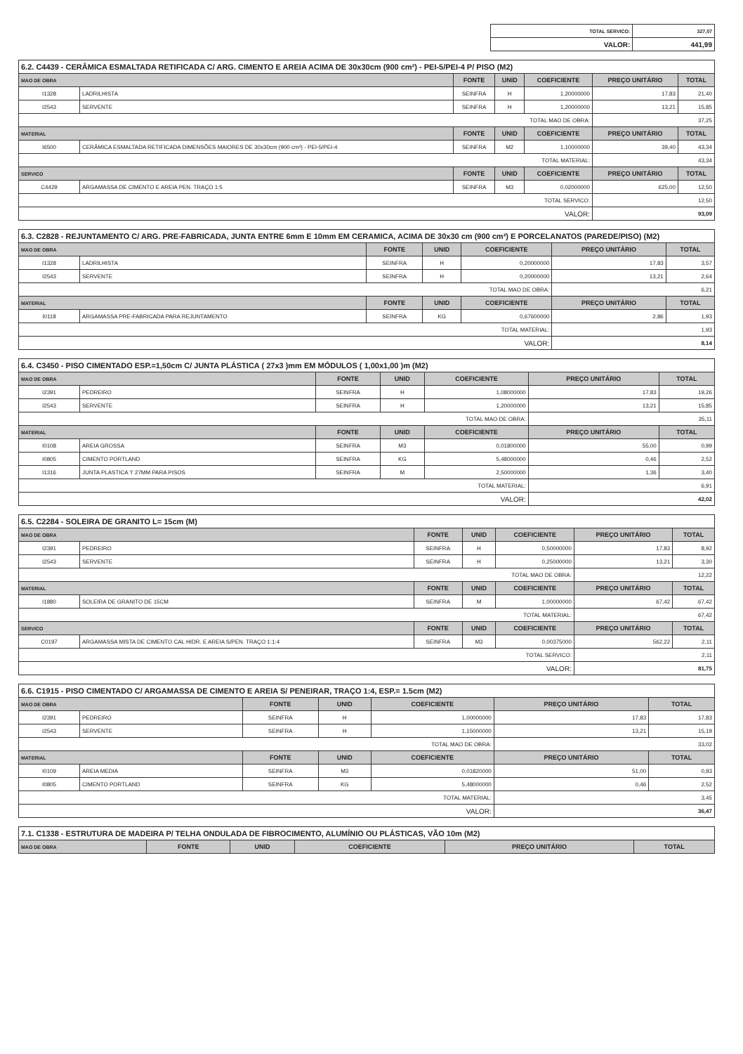| TOTAL SERVICO: | 327,07 |
| VALOR: | 441,99 |
| 6.2. C4439 - CERÂMICA ESMALTADA RETIFICADA C/ ARG. CIMENTO E AREIA ACIMA DE 30x30cm (900 cm²) - PEI-5/PEI-4 P/ PISO (M2) | | | | | | |
| --- | --- | --- | --- | --- | --- | --- |
| MAO DE OBRA | | FONTE | UNID | COEFICIENTE | PREÇO UNITÁRIO | TOTAL |
| I1328 | LADRILHISTA | SEINFRA | H | 1,20000000 | 17,83 | 21,40 |
| I2543 | SERVENTE | SEINFRA | H | 1,20000000 | 13,21 | 15,85 |
| TOTAL MAO DE OBRA: | | | | | 37,25 | |
| MATERIAL | | FONTE | UNID | COEFICIENTE | PREÇO UNITÁRIO | TOTAL |
| I6500 | CERÂMICA ESMALTADA RETIFICADA DIMENSÕES MAIORES DE 30x30cm (900 cm²) - PEI-5/PEI-4 | SEINFRA | M2 | 1,10000000 | 39,40 | 43,34 |
| TOTAL MATERIAL: | | | | | 43,34 | |
| SERVICO | | FONTE | UNID | COEFICIENTE | PREÇO UNITÁRIO | TOTAL |
| C4429 | ARGAMASSA DE CIMENTO E AREIA PEN. TRAÇO 1:5 | SEINFRA | M3 | 0,02000000 | 625,00 | 12,50 |
| TOTAL SERVICO: | | | | | 12,50 | |
| VALOR: | | | | | 93,09 | |
| 6.3. C2828 - REJUNTAMENTO C/ ARG. PRE-FABRICADA, JUNTA ENTRE 6mm E 10mm EM CERAMICA, ACIMA DE 30x30 cm (900 cm²) E PORCELANATOS (PAREDE/PISO) (M2) | | | | | | |
| --- | --- | --- | --- | --- | --- | --- |
| MAO DE OBRA | | FONTE | UNID | COEFICIENTE | PREÇO UNITÁRIO | TOTAL |
| I1328 | LADRILHISTA | SEINFRA | H | 0,20000000 | 17,83 | 3,57 |
| I2543 | SERVENTE | SEINFRA | H | 0,20000000 | 13,21 | 2,64 |
| TOTAL MAO DE OBRA: | | | | | 6,21 | |
| MATERIAL | | FONTE | UNID | COEFICIENTE | PREÇO UNITÁRIO | TOTAL |
| I0118 | ARGAMASSA PRE-FABRICADA PARA REJUNTAMENTO | SEINFRA | KG | 0,67600000 | 2,86 | 1,93 |
| TOTAL MATERIAL: | | | | | 1,93 | |
| VALOR: | | | | | 8,14 | |
| 6.4. C3450 - PISO CIMENTADO ESP.=1,50cm C/ JUNTA PLÁSTICA ( 27x3 )mm EM MÓDULOS ( 1,00x1,00 )m (M2) | | | | | | |
| --- | --- | --- | --- | --- | --- | --- |
| MAO DE OBRA | | FONTE | UNID | COEFICIENTE | PREÇO UNITÁRIO | TOTAL |
| I2391 | PEDREIRO | SEINFRA | H | 1,08000000 | 17,83 | 19,26 |
| I2543 | SERVENTE | SEINFRA | H | 1,20000000 | 13,21 | 15,85 |
| TOTAL MAO DE OBRA: | | | | | 35,11 | |
| MATERIAL | | FONTE | UNID | COEFICIENTE | PREÇO UNITÁRIO | TOTAL |
| I0108 | AREIA GROSSA | SEINFRA | M3 | 0,01800000 | 55,00 | 0,99 |
| I0805 | CIMENTO PORTLAND | SEINFRA | KG | 5,48000000 | 0,46 | 2,52 |
| I1316 | JUNTA PLASTICA 'I' 27MM PARA PISOS | SEINFRA | M | 2,50000000 | 1,36 | 3,40 |
| TOTAL MATERIAL: | | | | | 6,91 | |
| VALOR: | | | | | 42,02 | |
| 6.5. C2284 - SOLEIRA DE GRANITO L= 15cm (M) | | | | | | |
| --- | --- | --- | --- | --- | --- | --- |
| MAO DE OBRA | | FONTE | UNID | COEFICIENTE | PREÇO UNITÁRIO | TOTAL |
| I2391 | PEDREIRO | SEINFRA | H | 0,50000000 | 17,83 | 8,92 |
| I2543 | SERVENTE | SEINFRA | H | 0,25000000 | 13,21 | 3,30 |
| TOTAL MAO DE OBRA: | | | | | 12,22 | |
| MATERIAL | | FONTE | UNID | COEFICIENTE | PREÇO UNITÁRIO | TOTAL |
| I1880 | SOLEIRA DE GRANITO DE 15CM | SEINFRA | M | 1,00000000 | 67,42 | 67,42 |
| TOTAL MATERIAL: | | | | | 67,42 | |
| SERVICO | | FONTE | UNID | COEFICIENTE | PREÇO UNITÁRIO | TOTAL |
| C0197 | ARGAMASSA MISTA DE CIMENTO CAL HIDR. E AREIA S/PEN. TRAÇO 1:1:4 | SEINFRA | M3 | 0,00375000 | 562,22 | 2,11 |
| TOTAL SERVICO: | | | | | 2,11 | |
| VALOR: | | | | | 81,75 | |
| 6.6. C1915 - PISO CIMENTADO C/ ARGAMASSA DE CIMENTO E AREIA S/ PENEIRAR, TRAÇO 1:4, ESP.= 1.5cm (M2) | | | | | | |
| --- | --- | --- | --- | --- | --- | --- |
| MAO DE OBRA | | FONTE | UNID | COEFICIENTE | PREÇO UNITÁRIO | TOTAL |
| I2391 | PEDREIRO | SEINFRA | H | 1,00000000 | 17,83 | 17,83 |
| I2543 | SERVENTE | SEINFRA | H | 1,15000000 | 13,21 | 15,19 |
| TOTAL MAO DE OBRA: | | | | | 33,02 | |
| MATERIAL | | FONTE | UNID | COEFICIENTE | PREÇO UNITÁRIO | TOTAL |
| I0109 | AREIA MEDIA | SEINFRA | M3 | 0,01820000 | 51,00 | 0,93 |
| I0805 | CIMENTO PORTLAND | SEINFRA | KG | 5,48000000 | 0,46 | 2,52 |
| TOTAL MATERIAL: | | | | | 3,45 | |
| VALOR: | | | | | 36,47 | |
| 7.1. C1338 - ESTRUTURA DE MADEIRA P/ TELHA ONDULADA DE FIBROCIMENTO, ALUMÍNIO OU PLÁSTICAS, VÃO 10m (M2) | | | | | |
| --- | --- | --- | --- | --- | --- |
| MAO DE OBRA | FONTE | UNID | COEFICIENTE | PREÇO UNITÁRIO | TOTAL |